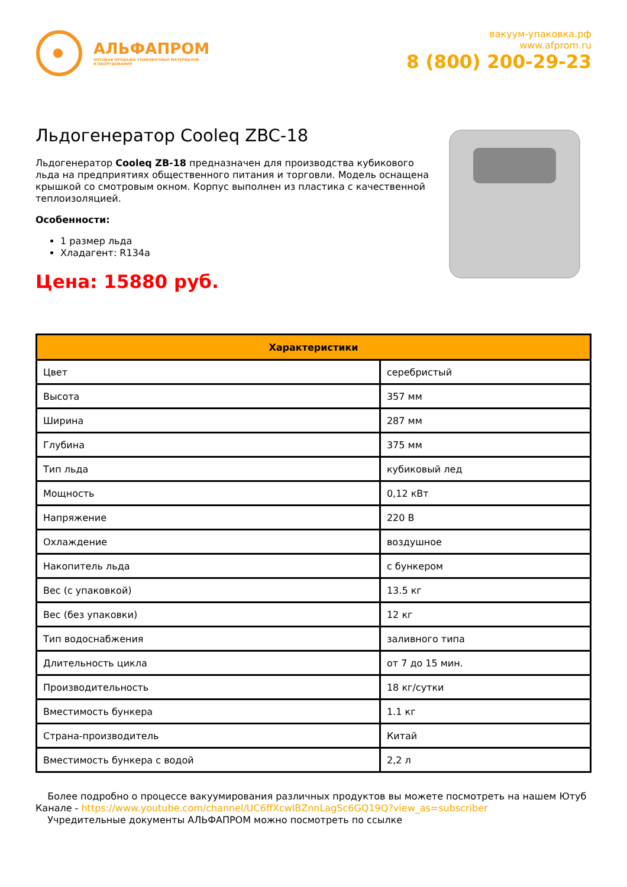АЛЬФАПРОМ
ОПТОВАЯ ПРОДАЖА УПАКОВОЧНЫХ МАТЕРИАЛОВ
И ОБОРУДОВАНИЯ
вакуум-упаковка.рф
www.afprom.ru
8 (800) 200-29-23
Льдогенератор Cooleq ZBC-18
Льдогенератор Cooleq ZB-18 предназначен для производства кубикового льда на предприятиях общественного питания и торговли. Модель оснащена крышкой со смотровым окном. Корпус выполнен из пластика с качественной теплоизоляцией.
Особенности:
1 размер льда
Хладагент: R134a
Цена: 15880 руб.
| Характеристики | |
| --- | --- |
| Цвет | серебристый |
| Высота | 357 мм |
| Ширина | 287 мм |
| Глубина | 375 мм |
| Тип льда | кубиковый лед |
| Мощность | 0,12 кВт |
| Напряжение | 220 В |
| Охлаждение | воздушное |
| Накопитель льда | с бункером |
| Вес (с упаковкой) | 13.5 кг |
| Вес (без упаковки) | 12 кг |
| Тип водоснабжения | заливного типа |
| Длительность цикла | от 7 до 15 мин. |
| Производительность | 18 кг/сутки |
| Вместимость бункера | 1.1 кг |
| Страна-производитель | Китай |
| Вместимость бункера с водой | 2,2 л |
Более подробно о процессе вакуумирования различных продуктов вы можете посмотреть на нашем Ютуб Канале - https://www.youtube.com/channel/UC6ffXcwlBZnnLagSc6GQ19Q?view_as=subscriber
Учредительные документы АЛЬФАПРОМ можно посмотреть по ссылке